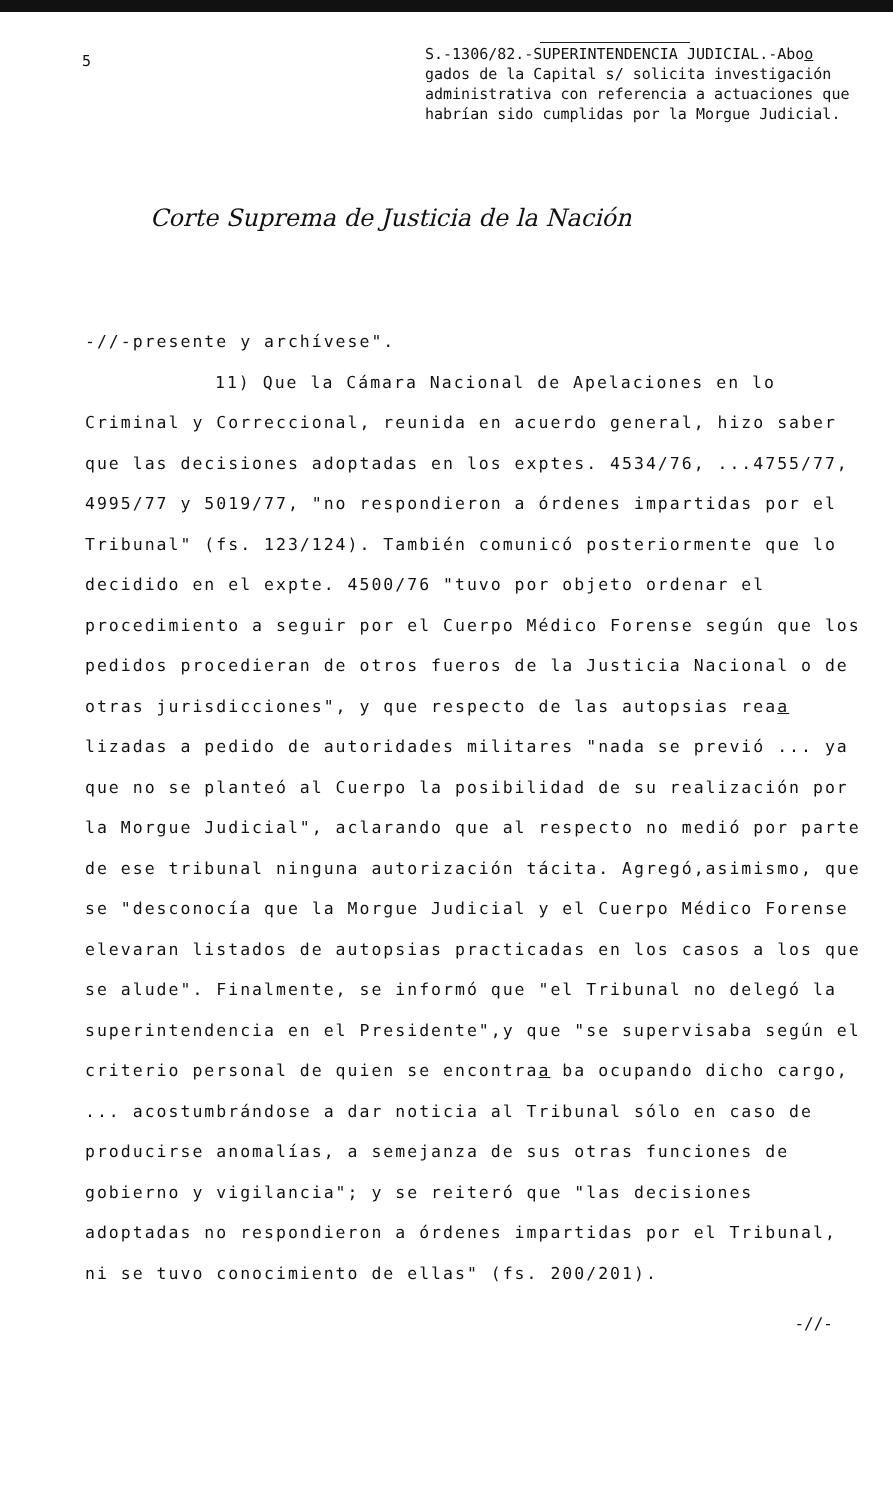5
S.-1306/82.-SUPERINTENDENCIA JUDICIAL.-Aboo gados de la Capital s/ solicita investigación administrativa con referencia a actuaciones que habrían sido cumplidas por la Morgue Judicial.
Corte Suprema de Justicia de la Nación
-//-presente y archívese".
11) Que la Cámara Nacional de Apelaciones en lo Criminal y Correccional, reunida en acuerdo general, hizo saber que las decisiones adoptadas en los exptes. 4534/76, ...4755/77, 4995/77 y 5019/77, "no respondieron a órdenes impartidas por el Tribunal" (fs. 123/124). También comunicó posteriormente que lo decidido en el expte. 4500/76 "tuvo por objeto ordenar el procedimiento a seguir por el Cuerpo Médico Forense según que los pedidos procedieran de otros fueros de la Justicia Nacional o de otras jurisdicciones", y que respecto de las autopsias reaa lizadas a pedido de autoridades militares "nada se previó ... ya que no se planteó al Cuerpo la posibilidad de su realización por la Morgue Judicial", aclarando que al respecto no medió por parte de ese tribunal ninguna autorización tácita. Agregó,asimismo, que se "desconocía que la Morgue Judicial y el Cuerpo Médico Forense elevaran listados de autopsias practicadas en los casos a los que se alude". Finalmente, se informó que "el Tribunal no delegó la superintendencia en el Presidente",y que "se supervisaba según el criterio personal de quien se encontraa ba ocupando dicho cargo, ... acostumbrándose a dar noticia al Tribunal sólo en caso de producirse anomalías, a semejanza de sus otras funciones de gobierno y vigilancia"; y se reiteró que "las decisiones adoptadas no respondieron a órdenes impartidas por el Tribunal, ni se tuvo conocimiento de ellas" (fs. 200/201).
-//-